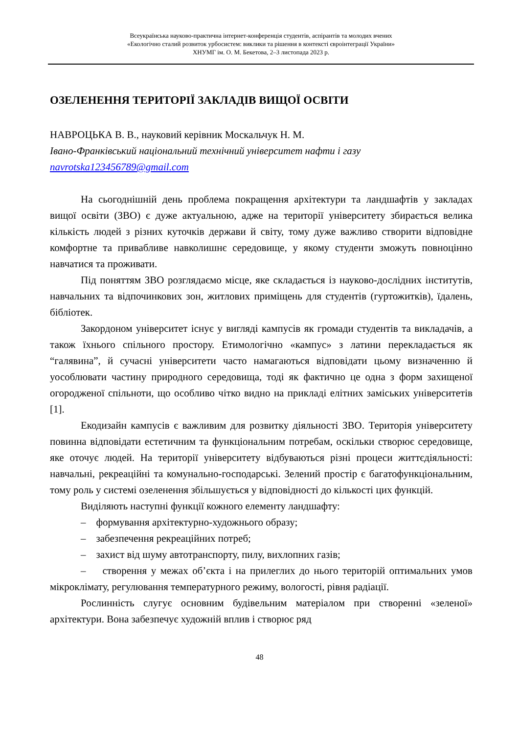Всеукраїнська науково-практична інтернет-конференція студентів, аспірантів та молодих вчених
«Екологічно сталий розвиток урбосистем: виклики та рішення в контексті євроінтеграції України»
ХНУМГ ім. О. М. Бекетова, 2–3 листопада 2023 р.
ОЗЕЛЕНЕННЯ ТЕРИТОРІЇ ЗАКЛАДІВ ВИЩОЇ ОСВІТИ
НАВРОЦЬКА В. В., науковий керівник Москальчук Н. М.
Івано-Франківський національний технічний університет нафти і газу
navrotska123456789@gmail.com
На сьогоднішній день проблема покращення архітектури та ландшафтів у закладах вищої освіти (ЗВО) є дуже актуальною, адже на території університету збирається велика кількість людей з різних куточків держави й світу, тому дуже важливо створити відповідне комфортне та привабливе навколишнє середовище, у якому студенти зможуть повноцінно навчатися та проживати.
Під поняттям ЗВО розглядаємо місце, яке складається із науково-дослідних інститутів, навчальних та відпочинкових зон, житлових приміщень для студентів (гуртожитків), їдалень, бібліотек.
Закордоном університет існує у вигляді кампусів як громади студентів та викладачів, а також їхнього спільного простору. Етимологічно «кампус» з латини перекладається як “галявина”, й сучасні університети часто намагаються відповідати цьому визначенню й уособлювати частину природного середовища, тоді як фактично це одна з форм захищеної огороджeної спільноти, що особливо чітко видно на прикладі елітних заміських університетів [1].
Екодизайн кампусів є важливим для розвитку діяльності ЗВО. Територія університету повинна відповідати естетичним та функціональним потребам, оскільки створює середовище, яке оточує людей. На території університету відбуваються різні процеси життєдіяльності: навчальні, рекреаційні та комунально-господарські. Зелений простір є багатофункціональним, тому роль у системі озеленення збільшується у відповідності до кількості цих функцій.
Виділяють наступні функції кожного елементу ландшафту:
– формування архітектурно-художнього образу;
– забезпечення рекреаційних потреб;
– захист від шуму автотранспорту, пилу, вихлопних газів;
– створення у межах об’єкта і на прилеглих до нього територій оптимальних умов мікроклімату, регулювання температурного режиму, вологості, рівня радіації.
Рослинність слугує основним будівельним матеріалом при створенні «зеленої» архітектури. Вона забезпечує художній вплив і створює ряд
48